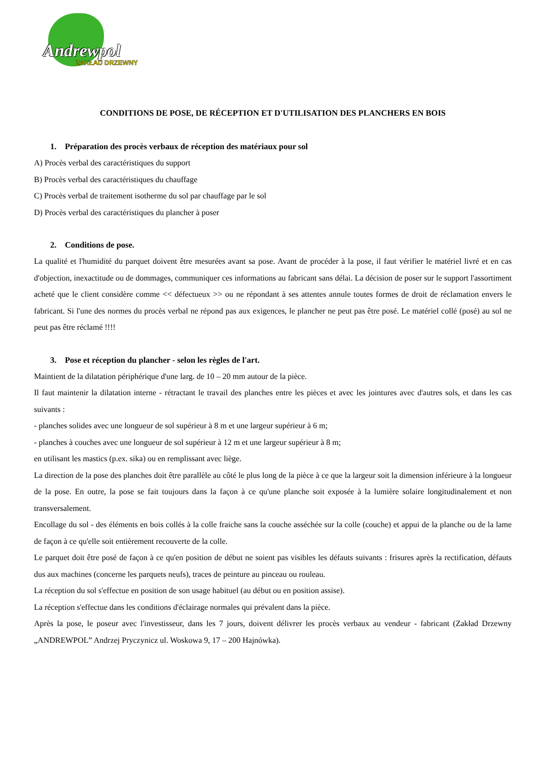Andrewpol
ZAKŁAD DRZEWNY
CONDITIONS DE POSE, DE RÉCEPTION ET D'UTILISATION DES PLANCHERS EN BOIS
1. Préparation des procès verbaux de réception des matériaux pour sol
A) Procès verbal des caractéristiques du support
B) Procès verbal des caractéristiques du chauffage
C) Procès verbal de traitement isotherme du sol par chauffage par le sol
D) Procès verbal des caractéristiques du plancher à poser
2. Conditions de pose.
La qualité et l'humidité du parquet doivent être mesurées avant sa pose. Avant de procéder à la pose, il faut vérifier le matériel livré et en cas d'objection, inexactitude ou de dommages, communiquer ces informations au fabricant sans délai. La décision de poser sur le support l'assortiment acheté que le client considère comme << défectueux >> ou ne répondant à ses attentes annule toutes formes de droit de réclamation envers le fabricant. Si l'une des normes du procès verbal ne répond pas aux exigences, le plancher ne peut pas être posé. Le matériel collé (posé) au sol ne peut pas être réclamé !!!!
3. Pose et réception du plancher - selon les règles de l'art.
Maintient de la dilatation périphérique d'une larg. de 10 – 20 mm autour de la pièce.
Il faut maintenir la dilatation interne - rétractant le travail des planches entre les pièces et avec les jointures avec d'autres sols, et dans les cas suivants :
- planches solides avec une longueur de sol supérieur à 8 m et une largeur supérieur à 6 m;
- planches à couches avec une longueur de sol supérieur à 12 m et une largeur supérieur à 8 m;
en utilisant les mastics (p.ex. sika) ou en remplissant avec liège.
La direction de la pose des planches doit être parallèle au côté le plus long de la pièce à ce que la largeur soit la dimension inférieure à la longueur de la pose. En outre, la pose se fait toujours dans la façon à ce qu'une planche soit exposée à la lumière solaire longitudinalement et non transversalement.
Encollage du sol - des éléments en bois collés à la colle fraiche sans la couche asséchée sur la colle (couche) et appui de la planche ou de la lame de façon à ce qu'elle soit entièrement recouverte de la colle.
Le parquet doit être posé de façon à ce qu'en position de début ne soient pas visibles les défauts suivants : frisures après la rectification, défauts dus aux machines (concerne les parquets neufs), traces de peinture au pinceau ou rouleau.
La réception du sol s'effectue en position de son usage habituel (au début ou en position assise).
La réception s'effectue dans les conditions d'éclairage normales qui prévalent dans la pièce.
Après la pose, le poseur avec l'investisseur, dans les 7 jours, doivent délivrer les procès verbaux au vendeur - fabricant (Zakład Drzewny „ANDREWPOL” Andrzej Pryczynicz ul. Woskowa 9, 17 – 200 Hajnówka).